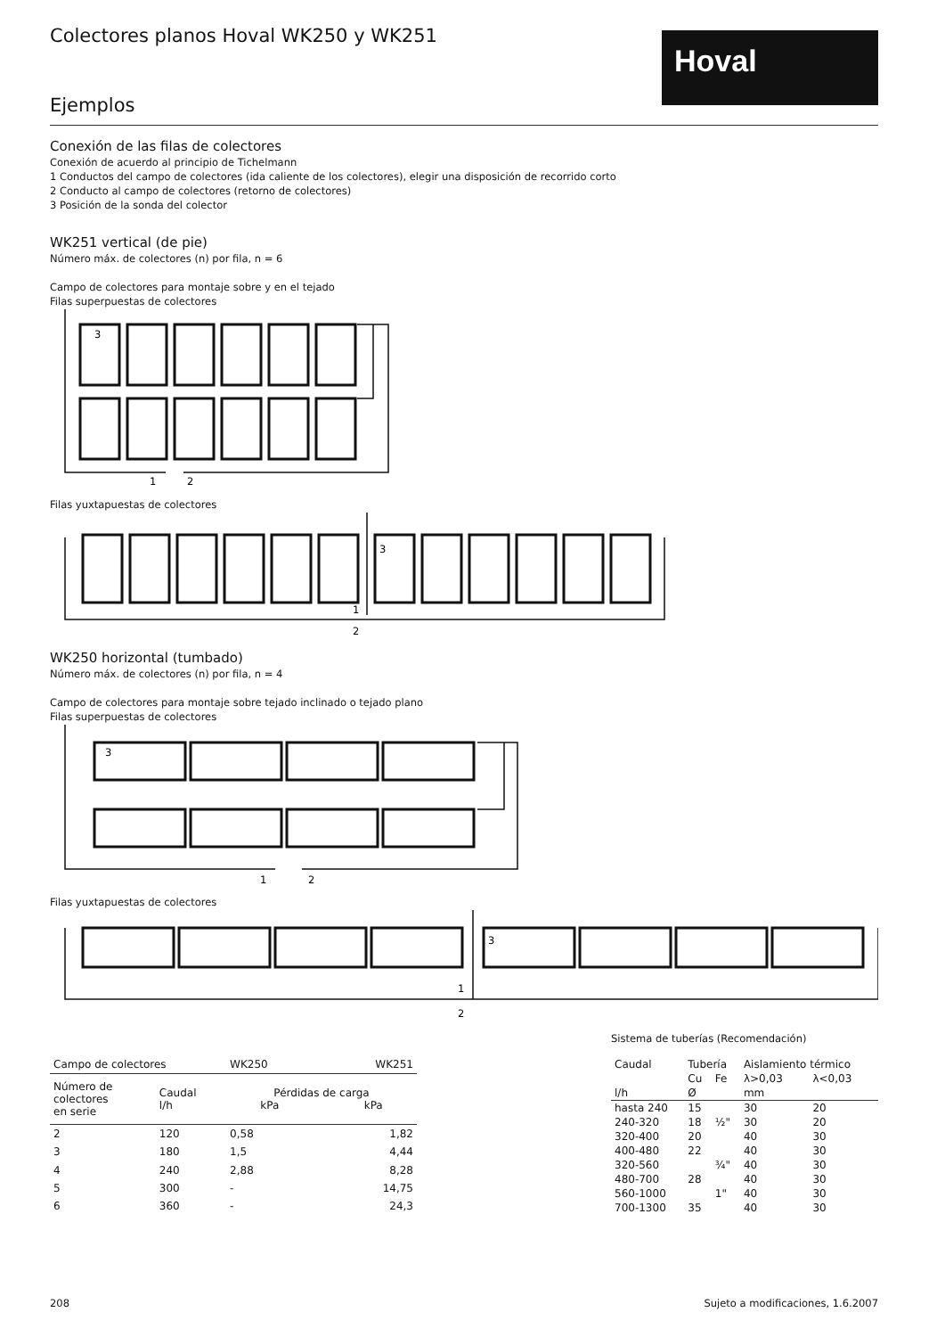Hoval
Colectores planos Hoval WK250 y WK251
Ejemplos
Conexión de las filas de colectores
Conexión de acuerdo al principio de Tichelmann
1 Conductos del campo de colectores (ida caliente de los colectores), elegir una disposición de recorrido corto
2 Conducto al campo de colectores (retorno de colectores)
3 Posición de la sonda del colector
WK251 vertical (de pie)
Número máx. de colectores (n) por fila, n = 6
Campo de colectores para montaje sobre y en el tejado
Filas superpuestas de colectores
3
1
2
Filas yuxtapuestas de colectores
3
1
2
WK250 horizontal (tumbado)
Número máx. de colectores (n) por fila, n = 4
Campo de colectores para montaje sobre tejado inclinado o tejado plano
Filas superpuestas de colectores
3
1
2
Filas yuxtapuestas de colectores
3
1
2
| Campo de colectores | | WK250 | WK251 |
| --- | --- | --- | --- |
| Número de colectores en serie | Caudal l/h | Pérdidas de carga kPa kPa | |
| 2 | 120 | 0,58 | 1,82 |
| 3 | 180 | 1,5 | 4,44 |
| 4 | 240 | 2,88 | 8,28 |
| 5 | 300 | - | 14,75 |
| 6 | 360 | - | 24,3 |
Sistema de tuberías (Recomendación)
| Caudal | Tubería | | Aislamiento térmico | |
| --- | --- | --- | --- | --- |
| | Cu | Fe | λ>0,03 | λ<0,03 |
| l/h | Ø | | mm | |
| hasta 240 | 15 | | 30 | 20 |
| 240-320 | 18 | ½" | 30 | 20 |
| 320-400 | 20 | | 40 | 30 |
| 400-480 | 22 | | 40 | 30 |
| 320-560 | | ¾" | 40 | 30 |
| 480-700 | 28 | | 40 | 30 |
| 560-1000 | | 1" | 40 | 30 |
| 700-1300 | 35 | | 40 | 30 |
208 Sujeto a modificaciones, 1.6.2007